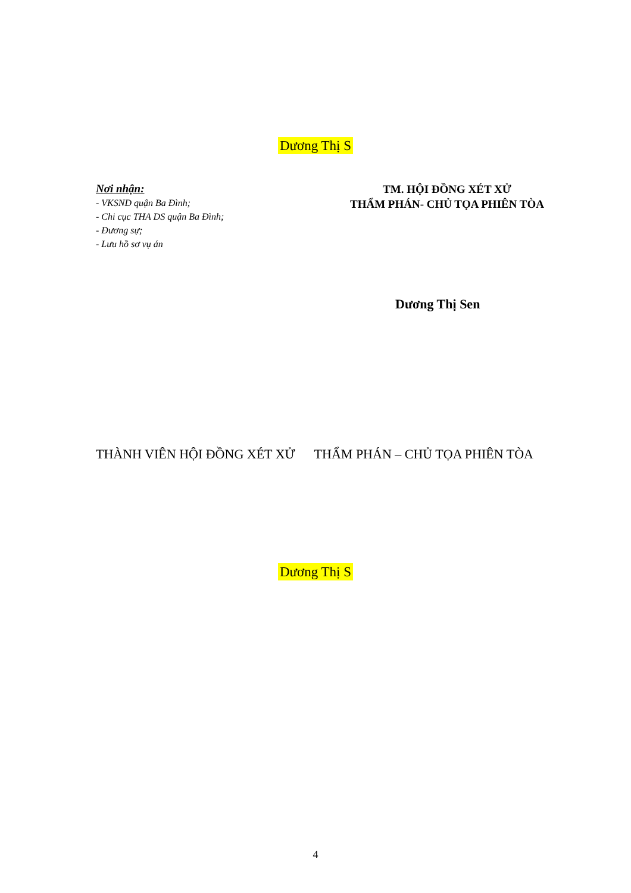Dương Thị S
Nơi nhận:
- VKSND quận Ba Đình;
- Chi cục THA DS quận Ba Đình;
- Đương sự;
- Lưu hồ sơ vụ án
TM. HỘI ĐỒNG XÉT XỬ
THẨM PHÁN- CHỦ TỌA PHIÊN TÒA
Dương Thị Sen
THÀNH VIÊN HỘI ĐỒNG XÉT XỬ THẨM PHÁN – CHỦ TỌA PHIÊN TÒA
Dương Thị S
4